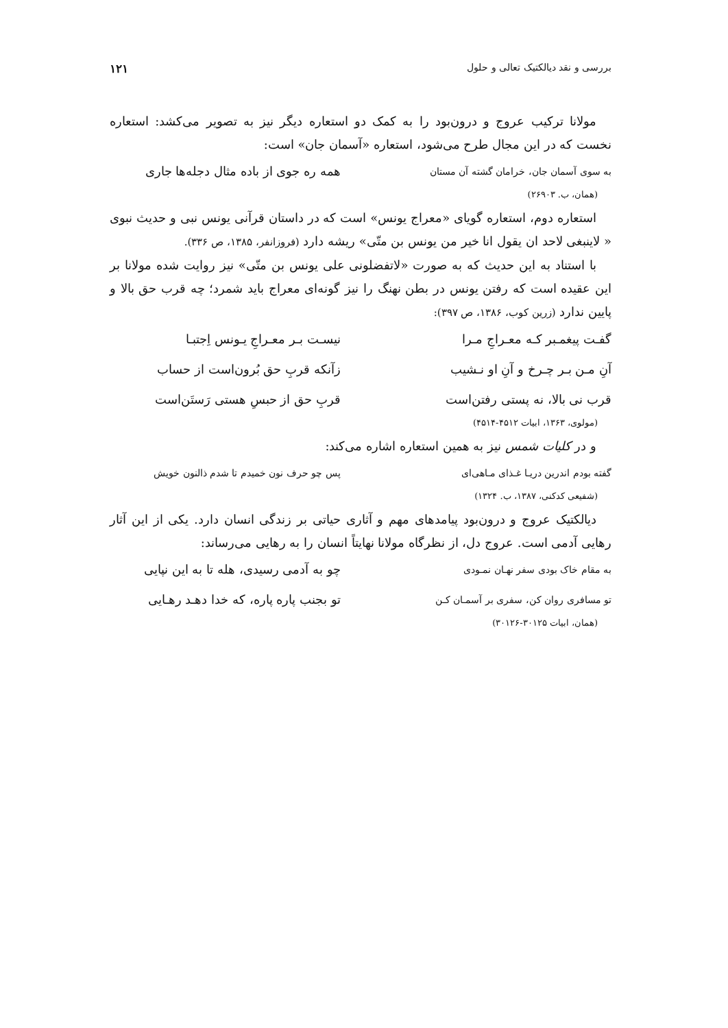بررسی و نقد دیالکتیک تعالی و حلول ۱۲۱
مولانا ترکیب عروج و درون‌بود را به کمک دو استعاره دیگر نیز به تصویر می‌کشد: استعاره نخست که در این مجال طرح می‌شود، استعاره «آسمان جان» است:
به سوی آسمان جان، خرامان گشته آن مستان همه ره جوی از باده مثال دجله‌ها جاری
(همان، ب. ۲۶۹۰۳)
استعاره دوم، استعاره گویای «معراج یونس» است که در داستان قرآنی یونس نبی و حدیث نبوی « لاینبغی لاحد ان یقول انا خیر من یونس بن متّی» ریشه دارد (فروزانفر، ۱۳۸۵، ص ۳۳۶).
با استناد به این حدیث که به صورت «لاتفضلونی علی یونس بن متّی» نیز روایت شده مولانا بر این عقیده است که رفتن یونس در بطن نهنگ را نیز گونه‌ای معراج باید شمرد؛ چه قرب حق بالا و پایین ندارد (زرین کوب، ۱۳۸۶، ص ۳۹۷):
گفـت پیغمـبر کـه معـراجِ مـرا نیسـت بـر معـراجِ یـونس اِجتبـا
آنِ مـن بـر چـرخ و آنِ او نـشیب زآنکه قربِ حق بُرون‌است از حساب
قرب نی بالا، نه پستی رفتن‌است قربِ حق از حبسِ هستی رَستَن‌است
(مولوی، ۱۳۶۳، ابیات ۴۵۱۲-۴۵۱۴)
و در کلیات شمس نیز به همین استعاره اشاره می‌کند:
گفته بودم اندرین دریـا غـذای مـاهی‌ای پس چو حرف نون خمیدم تا شدم ذالنون خویش
(شفیعی کدکنی، ۱۳۸۷، ب. ۱۳۲۴)
دیالکتیک عروج و درون‌بود پیامدهای مهم و آثاری حیاتی بر زندگی انسان دارد. یکی از این آثار رهایی آدمی است. عروج دل، از نظرگاه مولانا نهایتاً انسان را به رهایی می‌رساند:
به مقام خاک بودی سفر نهـان نمـودی چو به آدمی رسیدی، هله تا به این نپایی
تو مسافری روان کن، سفری بر آسمـان کـن تو بجنب پاره پاره، که خدا دهـد رهـایی
(همان، ابیات ۳۰۱۲۵-۳۰۱۲۶)